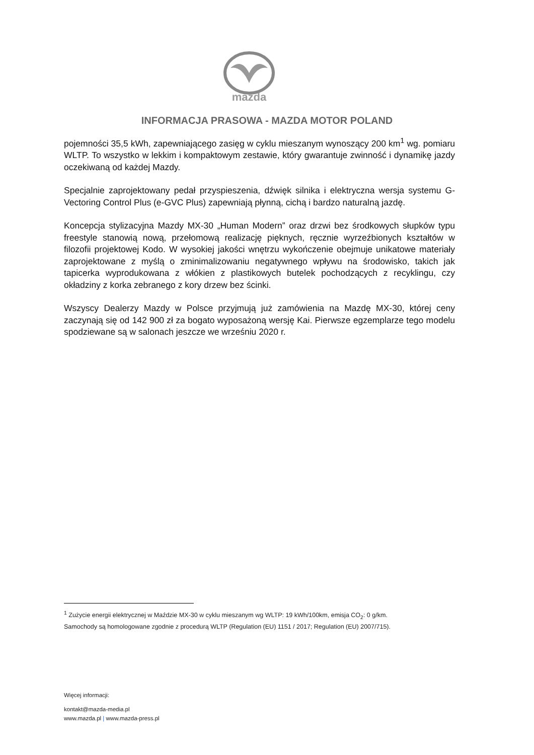mazda
INFORMACJA PRASOWA - MAZDA MOTOR POLAND
pojemności 35,5 kWh, zapewniającego zasięg w cyklu mieszanym wynoszący 200 km<sup>1</sup> wg. pomiaru WLTP. To wszystko w lekkim i kompaktowym zestawie, który gwarantuje zwinność i dynamikę jazdy oczekiwaną od każdej Mazdy.
Specjalnie zaprojektowany pedał przyspieszenia, dźwięk silnika i elektryczna wersja systemu G-Vectoring Control Plus (e-GVC Plus) zapewniają płynną, cichą i bardzo naturalną jazdę.
Koncepcja stylizacyjna Mazdy MX-30 „Human Modern” oraz drzwi bez środkowych słupków typu freestyle stanowią nową, przełomową realizację pięknych, ręcznie wyrzeźbionych kształtów w filozofii projektowej Kodo. W wysokiej jakości wnętrzu wykończenie obejmuje unikatowe materiały zaprojektowane z myślą o zminimalizowaniu negatywnego wpływu na środowisko, takich jak tapicerka wyprodukowana z włókien z plastikowych butelek pochodzących z recyklingu, czy okładziny z korka zebranego z kory drzew bez ścinki.
Wszyscy Dealerzy Mazdy w Polsce przyjmują już zamówienia na Mazdę MX-30, której ceny zaczynają się od 142 900 zł za bogato wyposażoną wersję Kai. Pierwsze egzemplarze tego modelu spodziewane są w salonach jeszcze we wrześniu 2020 r.
<sup>1</sup> Zużycie energii elektrycznej w Maździe MX-30 w cyklu mieszanym wg WLTP: 19 kWh/100km, emisja CO<sub>2</sub>: 0 g/km.
Samochody są homologowane zgodnie z procedurą WLTP (Regulation (EU) 1151 / 2017; Regulation (EU) 2007/715).
Więcej informacji:
kontakt@mazda-media.pl
www.mazda.pl | www.mazda-press.pl